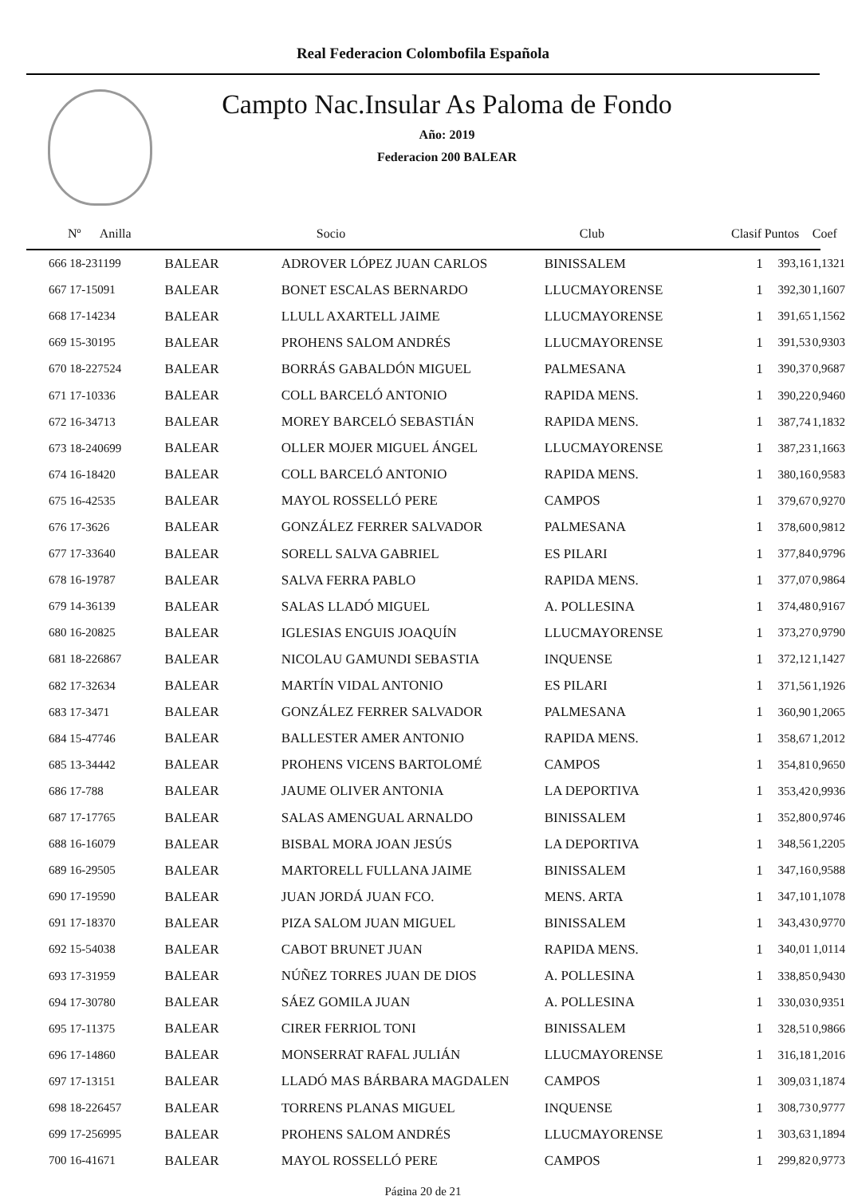Real Federacion Colombofila Española
Campto Nac.Insular As Paloma de Fondo
Año: 2019
Federacion 200 BALEAR
| Nº Anilla | | Socio | Club | Clasif | Puntos | Coef |
| --- | --- | --- | --- | --- | --- | --- |
| 666 18-231199 | BALEAR | ADROVER LÓPEZ JUAN CARLOS | BINISSALEM | 1 | 393,16 | 1,1321 |
| 667 17-15091 | BALEAR | BONET ESCALAS BERNARDO | LLUCMAYORENSE | 1 | 392,30 | 1,1607 |
| 668 17-14234 | BALEAR | LLULL AXARTELL JAIME | LLUCMAYORENSE | 1 | 391,65 | 1,1562 |
| 669 15-30195 | BALEAR | PROHENS SALOM ANDRÉS | LLUCMAYORENSE | 1 | 391,53 | 0,9303 |
| 670 18-227524 | BALEAR | BORRÁS GABALDÓN MIGUEL | PALMESANA | 1 | 390,37 | 0,9687 |
| 671 17-10336 | BALEAR | COLL BARCELÓ ANTONIO | RAPIDA MENS. | 1 | 390,22 | 0,9460 |
| 672 16-34713 | BALEAR | MOREY BARCELÓ SEBASTIÁN | RAPIDA MENS. | 1 | 387,74 | 1,1832 |
| 673 18-240699 | BALEAR | OLLER MOJER MIGUEL ÁNGEL | LLUCMAYORENSE | 1 | 387,23 | 1,1663 |
| 674 16-18420 | BALEAR | COLL BARCELÓ ANTONIO | RAPIDA MENS. | 1 | 380,16 | 0,9583 |
| 675 16-42535 | BALEAR | MAYOL ROSSELLÓ PERE | CAMPOS | 1 | 379,67 | 0,9270 |
| 676 17-3626 | BALEAR | GONZÁLEZ FERRER SALVADOR | PALMESANA | 1 | 378,60 | 0,9812 |
| 677 17-33640 | BALEAR | SORELL SALVA GABRIEL | ES PILARI | 1 | 377,84 | 0,9796 |
| 678 16-19787 | BALEAR | SALVA FERRA PABLO | RAPIDA MENS. | 1 | 377,07 | 0,9864 |
| 679 14-36139 | BALEAR | SALAS LLADÓ MIGUEL | A. POLLESINA | 1 | 374,48 | 0,9167 |
| 680 16-20825 | BALEAR | IGLESIAS ENGUIS JOAQUÍN | LLUCMAYORENSE | 1 | 373,27 | 0,9790 |
| 681 18-226867 | BALEAR | NICOLAU GAMUNDI SEBASTIA | INQUENSE | 1 | 372,12 | 1,1427 |
| 682 17-32634 | BALEAR | MARTÍN VIDAL ANTONIO | ES PILARI | 1 | 371,56 | 1,1926 |
| 683 17-3471 | BALEAR | GONZÁLEZ FERRER SALVADOR | PALMESANA | 1 | 360,90 | 1,2065 |
| 684 15-47746 | BALEAR | BALLESTER AMER ANTONIO | RAPIDA MENS. | 1 | 358,67 | 1,2012 |
| 685 13-34442 | BALEAR | PROHENS VICENS BARTOLOMÉ | CAMPOS | 1 | 354,81 | 0,9650 |
| 686 17-788 | BALEAR | JAUME OLIVER ANTONIA | LA DEPORTIVA | 1 | 353,42 | 0,9936 |
| 687 17-17765 | BALEAR | SALAS AMENGUAL ARNALDO | BINISSALEM | 1 | 352,80 | 0,9746 |
| 688 16-16079 | BALEAR | BISBAL MORA JOAN JESÚS | LA DEPORTIVA | 1 | 348,56 | 1,2205 |
| 689 16-29505 | BALEAR | MARTORELL FULLANA JAIME | BINISSALEM | 1 | 347,16 | 0,9588 |
| 690 17-19590 | BALEAR | JUAN JORDÁ JUAN FCO. | MENS. ARTA | 1 | 347,10 | 1,1078 |
| 691 17-18370 | BALEAR | PIZA SALOM JUAN MIGUEL | BINISSALEM | 1 | 343,43 | 0,9770 |
| 692 15-54038 | BALEAR | CABOT BRUNET JUAN | RAPIDA MENS. | 1 | 340,01 | 1,0114 |
| 693 17-31959 | BALEAR | NÚÑEZ TORRES JUAN DE DIOS | A. POLLESINA | 1 | 338,85 | 0,9430 |
| 694 17-30780 | BALEAR | SÁEZ GOMILA JUAN | A. POLLESINA | 1 | 330,03 | 0,9351 |
| 695 17-11375 | BALEAR | CIRER FERRIOL TONI | BINISSALEM | 1 | 328,51 | 0,9866 |
| 696 17-14860 | BALEAR | MONSERRAT RAFAL JULIÁN | LLUCMAYORENSE | 1 | 316,18 | 1,2016 |
| 697 17-13151 | BALEAR | LLADÓ MAS BÁRBARA MAGDALEN | CAMPOS | 1 | 309,03 | 1,1874 |
| 698 18-226457 | BALEAR | TORRENS PLANAS MIGUEL | INQUENSE | 1 | 308,73 | 0,9777 |
| 699 17-256995 | BALEAR | PROHENS SALOM ANDRÉS | LLUCMAYORENSE | 1 | 303,63 | 1,1894 |
| 700 16-41671 | BALEAR | MAYOL ROSSELLÓ PERE | CAMPOS | 1 | 299,82 | 0,9773 |
Página 20 de 21